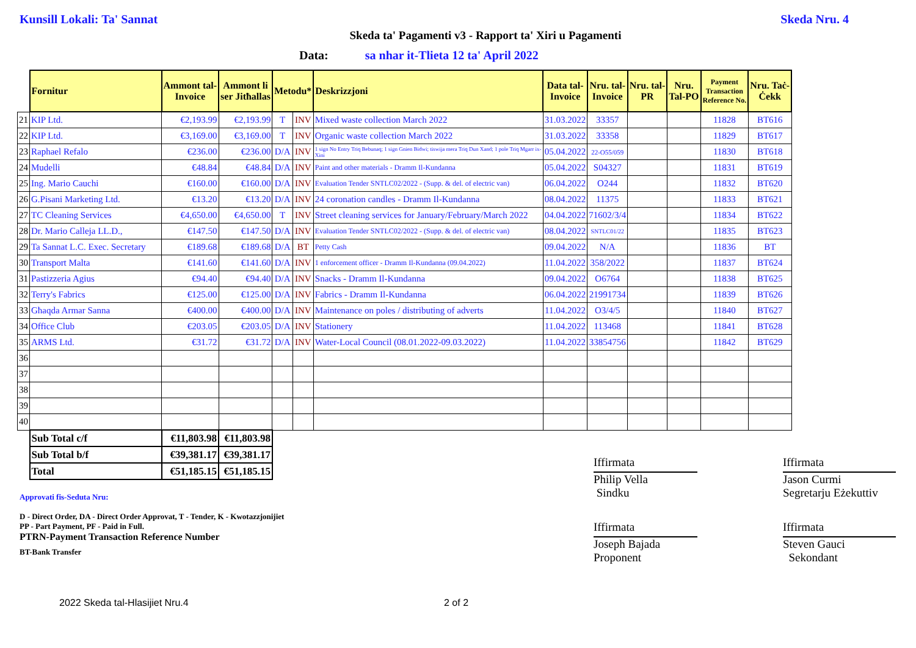Kunsill Lokali: Ta' Sannat Skeda Nru. 4
Skeda ta' Pagamenti v3 - Rapport ta' Xiri u Pagamenti
Data: sa nhar it-Tlieta 12 ta' April 2022
| | Fornitur | Ammont tal- Invoice | Ammont li ser Jitħallas | Metodu* | | Deskrizzjoni | Data tal- Invoice | Nru. tal- Invoice | Nru. tal- PR | Nru. Tal-PO | Payment Transaction Reference No. | Nru. Taċ- Ċekk |
| --- | --- | --- | --- | --- | --- | --- | --- | --- | --- | --- | --- | --- |
| 21 | KIP Ltd. | €2,193.99 | €2,193.99 | T | INV | Mixed waste collection March 2022 | 31.03.2022 | 33357 | | | 11828 | BT616 |
| 22 | KIP Ltd. | €3,169.00 | €3,169.00 | T | INV | Organic waste collection March 2022 | 31.03.2022 | 33358 | | | 11829 | BT617 |
| 23 | Raphael Refalo | €236.00 | €236.00 | D/A | INV | 1 sign No Entry Triq Bebunaq; 1 sign Gnien Bidwi; tiswija mera Triq Dun Xand; 1 pole Triq Mgarr ix-Xini | 05.04.2022 | 22-O55/059 | | | 11830 | BT618 |
| 24 | Mudelli | €48.84 | €48.84 | D/A | INV | Paint and other materials - Dramm Il-Kundanna | 05.04.2022 | S04327 | | | 11831 | BT619 |
| 25 | Ing. Mario Cauchi | €160.00 | €160.00 | D/A | INV | Evaluation Tender SNTLC02/2022 - (Supp. & del. of electric van) | 06.04.2022 | O244 | | | 11832 | BT620 |
| 26 | G.Pisani Marketing Ltd. | €13.20 | €13.20 | D/A | INV | 24 coronation candles - Dramm Il-Kundanna | 08.04.2022 | 11375 | | | 11833 | BT621 |
| 27 | TC Cleaning Services | €4,650.00 | €4,650.00 | T | INV | Street cleaning services for January/February/March 2022 | 04.04.2022 | 71602/3/4 | | | 11834 | BT622 |
| 28 | Dr. Mario Calleja LL.D., | €147.50 | €147.50 | D/A | INV | Evaluation Tender SNTLC02/2022 - (Supp. & del. of electric van) | 08.04.2022 | SNTLC01/22 | | | 11835 | BT623 |
| 29 | Ta Sannat L.C. Exec. Secretary | €189.68 | €189.68 | D/A | BT | Petty Cash | 09.04.2022 | N/A | | | 11836 | BT |
| 30 | Transport Malta | €141.60 | €141.60 | D/A | INV | 1 enforcement officer - Dramm Il-Kundanna (09.04.2022) | 11.04.2022 | 358/2022 | | | 11837 | BT624 |
| 31 | Pastizzeria Agius | €94.40 | €94.40 | D/A | INV | Snacks - Dramm Il-Kundanna | 09.04.2022 | O6764 | | | 11838 | BT625 |
| 32 | Terry's Fabrics | €125.00 | €125.00 | D/A | INV | Fabrics - Dramm Il-Kundanna | 06.04.2022 | 21991734 | | | 11839 | BT626 |
| 33 | Għaqda Armar Sanna | €400.00 | €400.00 | D/A | INV | Maintenance on poles / distributing of adverts | 11.04.2022 | O3/4/5 | | | 11840 | BT627 |
| 34 | Office Club | €203.05 | €203.05 | D/A | INV | Stationery | 11.04.2022 | 113468 | | | 11841 | BT628 |
| 35 | ARMS Ltd. | €31.72 | €31.72 | D/A | INV | Water-Local Council (08.01.2022-09.03.2022) | 11.04.2022 | 33854756 | | | 11842 | BT629 |
| 36 | | | | | | | | | | | | |
| 37 | | | | | | | | | | | | |
| 38 | | | | | | | | | | | | |
| 39 | | | | | | | | | | | | |
| 40 | | | | | | | | | | | | |
| | Sub Total c/f | €11,803.98 | €11,803.98 | | | | | | | | | |
| | Sub Total b/f | €39,381.17 | €39,381.17 | | | | | | | | | |
| | Total | €51,185.15 | €51,185.15 | | | | | | | | | |
Approvati fis-Seduta Nru:
D - Direct Order, DA - Direct Order Approvat, T - Tender, K - Kwotazzjonijiet
PP - Part Payment, PF - Paid in Full.
PTRN-Payment Transaction Reference Number
BT-Bank Transfer
Iffirmata
Iffirmata
Philip Vella
Sindku
Jason Curmi
Segretarju Eżekuttiv
Iffirmata
Iffirmata
Joseph Bajada
Proponent
Steven Gauci
Sekondant
2022 Skeda tal-Hlasijiet Nru.4 2 of 2